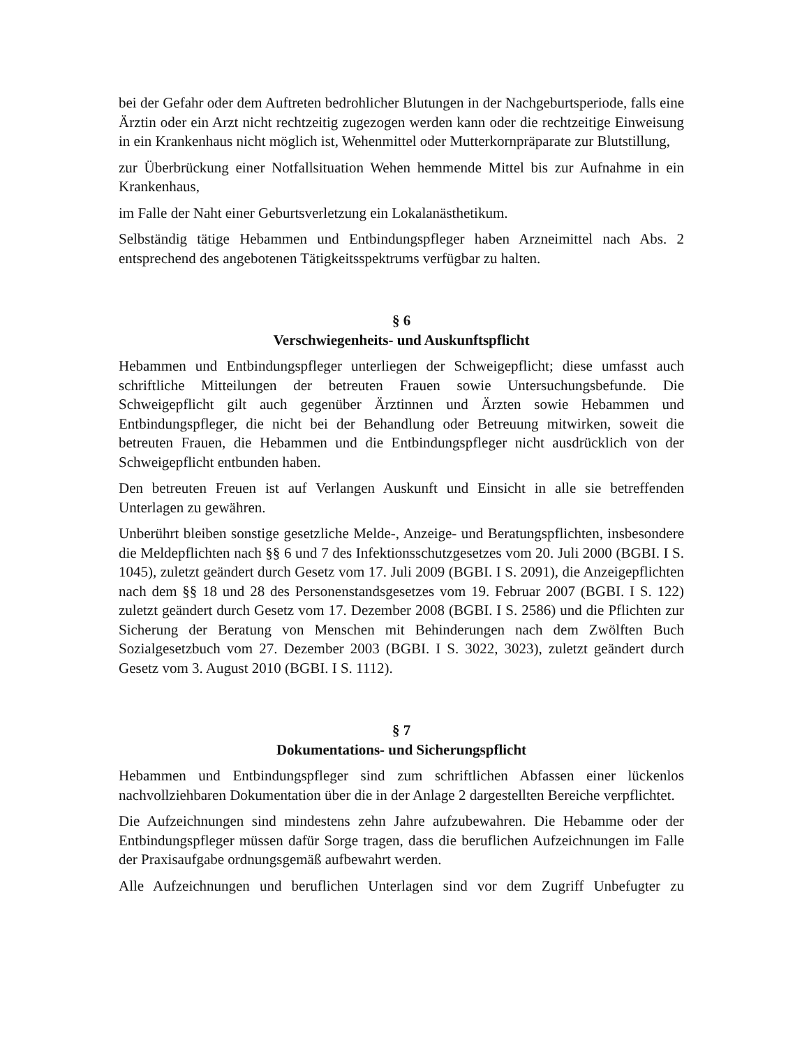bei der Gefahr oder dem Auftreten bedrohlicher Blutungen in der Nachgeburtsperiode, falls eine Ärztin oder ein Arzt nicht rechtzeitig zugezogen werden kann oder die rechtzeitige Einweisung in ein Krankenhaus nicht möglich ist, Wehenmittel oder Mutterkornpräparate zur Blutstillung,
zur Überbrückung einer Notfallsituation Wehen hemmende Mittel bis zur Aufnahme in ein Krankenhaus,
im Falle der Naht einer Geburtsverletzung ein Lokalanästhetikum.
Selbständig tätige Hebammen und Entbindungspfleger haben Arzneimittel nach Abs. 2 entsprechend des angebotenen Tätigkeitsspektrums verfügbar zu halten.
§ 6
Verschwiegenheits- und Auskunftspflicht
Hebammen und Entbindungspfleger unterliegen der Schweigepflicht; diese umfasst auch schriftliche Mitteilungen der betreuten Frauen sowie Untersuchungsbefunde. Die Schweigepflicht gilt auch gegenüber Ärztinnen und Ärzten sowie Hebammen und Entbindungspfleger, die nicht bei der Behandlung oder Betreuung mitwirken, soweit die betreuten Frauen, die Hebammen und die Entbindungspfleger nicht ausdrücklich von der Schweigepflicht entbunden haben.
Den betreuten Freuen ist auf Verlangen Auskunft und Einsicht in alle sie betreffenden Unterlagen zu gewähren.
Unberührt bleiben sonstige gesetzliche Melde-, Anzeige- und Beratungspflichten, insbesondere die Meldepflichten nach §§ 6 und 7 des Infektionsschutzgesetzes vom 20. Juli 2000 (BGBI. I S. 1045), zuletzt geändert durch Gesetz vom 17. Juli 2009 (BGBI. I S. 2091), die Anzeigepflichten nach dem §§ 18 und 28 des Personenstandsgesetzes vom 19. Februar 2007 (BGBI. I S. 122) zuletzt geändert durch Gesetz vom 17. Dezember 2008 (BGBI. I S. 2586) und die Pflichten zur Sicherung der Beratung von Menschen mit Behinderungen nach dem Zwölften Buch Sozialgesetzbuch vom 27. Dezember 2003 (BGBI. I S. 3022, 3023), zuletzt geändert durch Gesetz vom 3. August 2010 (BGBI. I S. 1112).
§ 7
Dokumentations- und Sicherungspflicht
Hebammen und Entbindungspfleger sind zum schriftlichen Abfassen einer lückenlos nachvollziehbaren Dokumentation über die in der Anlage 2 dargestellten Bereiche verpflichtet.
Die Aufzeichnungen sind mindestens zehn Jahre aufzubewahren. Die Hebamme oder der Entbindungspfleger müssen dafür Sorge tragen, dass die beruflichen Aufzeichnungen im Falle der Praxisaufgabe ordnungsgemäß aufbewahrt werden.
Alle Aufzeichnungen und beruflichen Unterlagen sind vor dem Zugriff Unbefugter zu